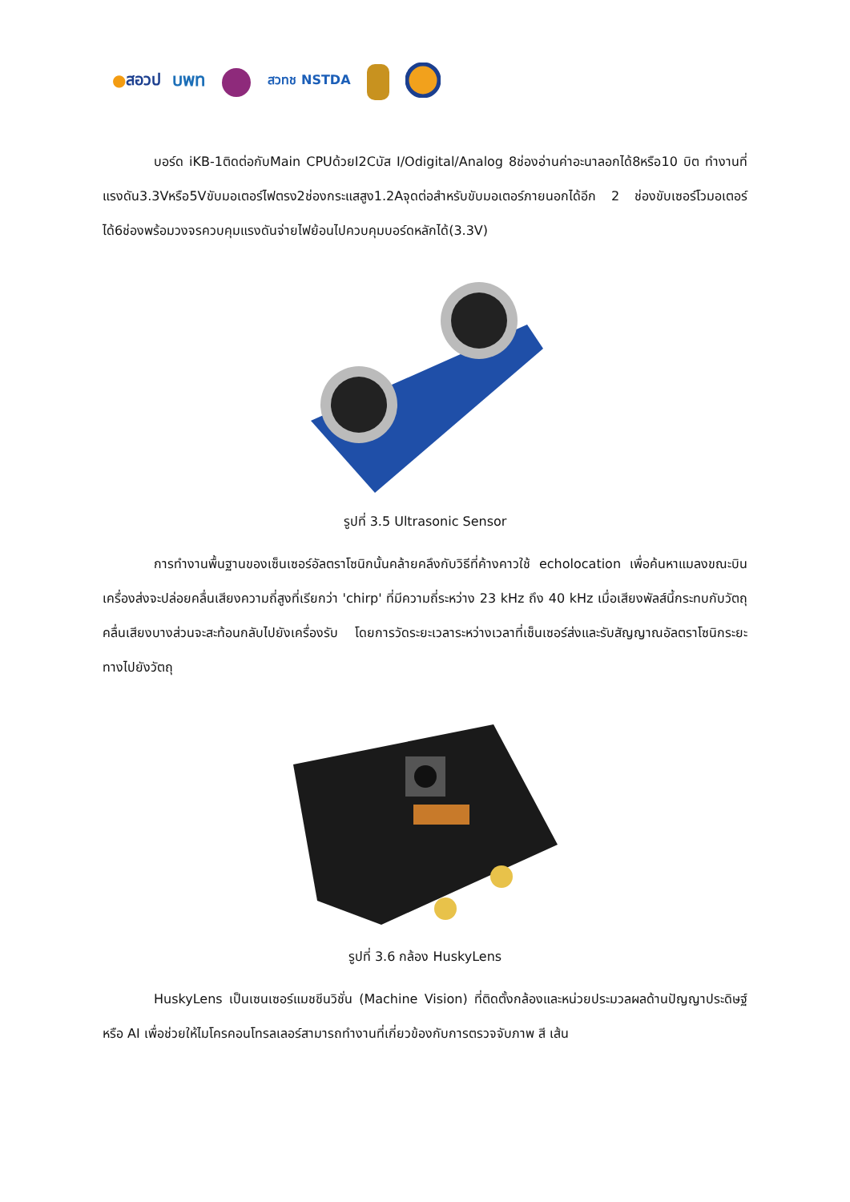● สอวป บพท
สวทช NSTDA
บอร์ด iKB-1ติดต่อกับMain CPUด้วยI2Cบัส I/Odigital/Analog 8ช่องอ่านค่าอะนาลอกได้8หรือ10 บิต ทำงานที่แรงดัน3.3Vหรือ5Vขับมอเตอร์ไฟตรง2ช่องกระแสสูง1.2Aจุดต่อสำหรับขับมอเตอร์ภายนอกได้อีก 2 ช่องขับเซอร์โวมอเตอร์ได้6ช่องพร้อมวงจรควบคุมแรงดันจ่ายไฟย้อนไปควบคุมบอร์ดหลักได้(3.3V)
รูปที่ 3.5 Ultrasonic Sensor
การทำงานพื้นฐานของเซ็นเซอร์อัลตราโซนิกนั้นคล้ายคลึงกับวิธีที่ค้างคาวใช้ echolocation เพื่อค้นหาแมลงขณะบิน เครื่องส่งจะปล่อยคลื่นเสียงความถี่สูงที่เรียกว่า 'chirp' ที่มีความถี่ระหว่าง 23 kHz ถึง 40 kHz เมื่อเสียงพัลส์นี้กระทบกับวัตถุ คลื่นเสียงบางส่วนจะสะท้อนกลับไปยังเครื่องรับ โดยการวัดระยะเวลาระหว่างเวลาที่เซ็นเซอร์ส่งและรับสัญญาณอัลตราโซนิกระยะทางไปยังวัตถุ
รูปที่ 3.6 กล้อง HuskyLens
HuskyLens เป็นเซนเซอร์แมชชีนวิชั่น (Machine Vision) ที่ติดตั้งกล้องและหน่วยประมวลผลด้านปัญญาประดิษฐ์หรือ AI เพื่อช่วยให้ไมโครคอนโทรลเลอร์สามารถทำงานที่เกี่ยวข้องกับการตรวจจับภาพ สี เส้น